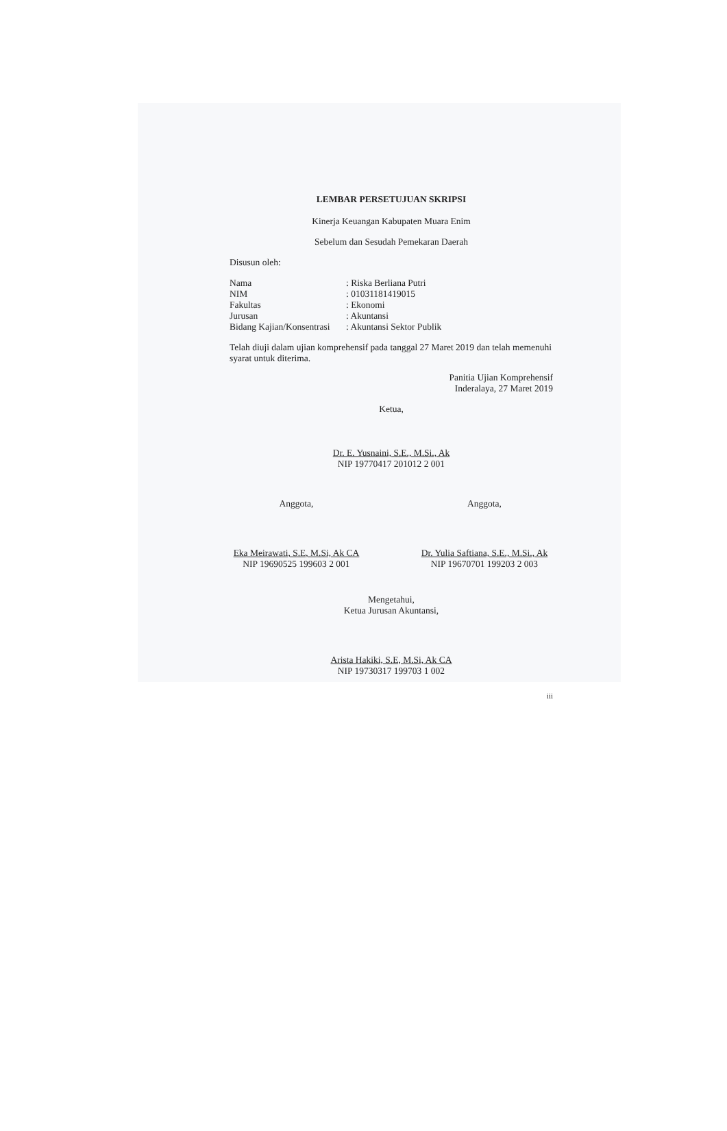LEMBAR PERSETUJUAN SKRIPSI
Kinerja Keuangan Kabupaten Muara Enim
Sebelum dan Sesudah Pemekaran Daerah
Disusun oleh:
| Nama | : Riska Berliana Putri |
| NIM | : 01031181419015 |
| Fakultas | : Ekonomi |
| Jurusan | : Akuntansi |
| Bidang Kajian/Konsentrasi | : Akuntansi Sektor Publik |
Telah diuji dalam ujian komprehensif pada tanggal 27 Maret 2019 dan telah memenuhi syarat untuk diterima.
Panitia Ujian Komprehensif
Inderalaya, 27 Maret 2019
Ketua,
Dr. E. Yusnaini, S.E., M.Si., Ak
NIP 19770417 201012 2 001
Anggota,
Eka Meirawati, S.E, M.Si, Ak CA
NIP 19690525 199603 2 001
Anggota,
Dr. Yulia Saftiana, S.E., M.Si., Ak
NIP 19670701 199203 2 003
Mengetahui,
Ketua Jurusan Akuntansi,
Arista Hakiki, S.E, M.Si, Ak CA
NIP 19730317 199703 1 002
iii